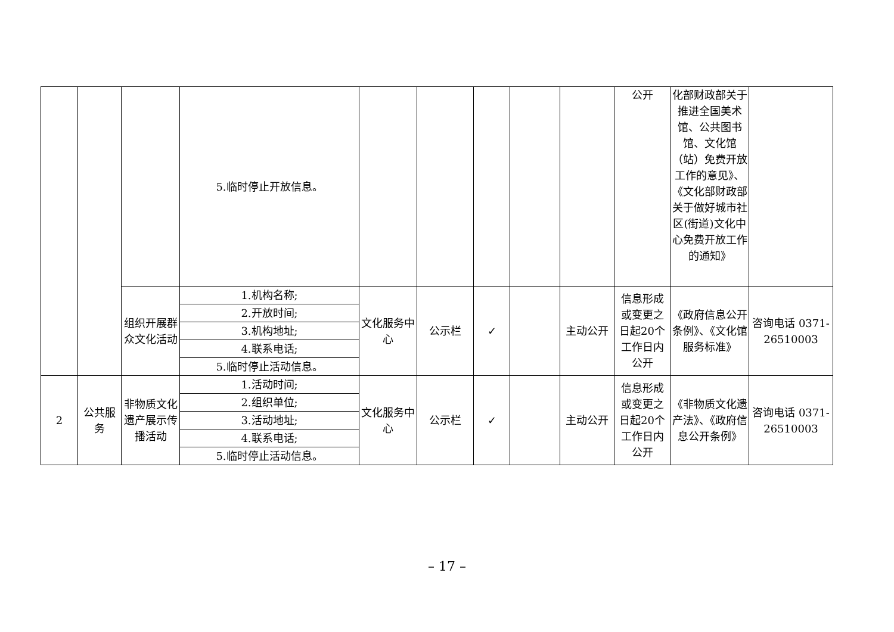| | | | 5.临时停止开放信息。 | | | | | | 公开 | 化部财政部关于推进全国美术馆、公共图书馆、文化馆（站）免费开放工作的意见》、《文化部财政部关于做好城市社区(街道)文化中心免费开放工作的通知》 | |
| | | 组织开展群众文化活动 | 1.机构名称; | 文化服务中心 | 公示栏 | ✓ | | 主动公开 | 信息形成或变更之日起20个工作日内公开 | 《政府信息公开条例》、《文化馆服务标准》 | 咨询电话 0371-26510003 |
| | | | 2.开放时间; | | | | | | | | |
| | | | 3.机构地址; | | | | | | | | |
| | | | 4.联系电话; | | | | | | | | |
| | | | 5.临时停止活动信息。 | | | | | | | | |
| 2 | 公共服务 | 非物质文化遗产展示传播活动 | 1.活动时间; | 文化服务中心 | 公示栏 | ✓ | | 主动公开 | 信息形成或变更之日起20个工作日内公开 | 《非物质文化遗产法》、《政府信息公开条例》 | 咨询电话 0371-26510003 |
| | | | 2.组织单位; | | | | | | | | |
| | | | 3.活动地址; | | | | | | | | |
| | | | 4.联系电话; | | | | | | | | |
| | | | 5.临时停止活动信息。 | | | | | | | | |
– 17 –